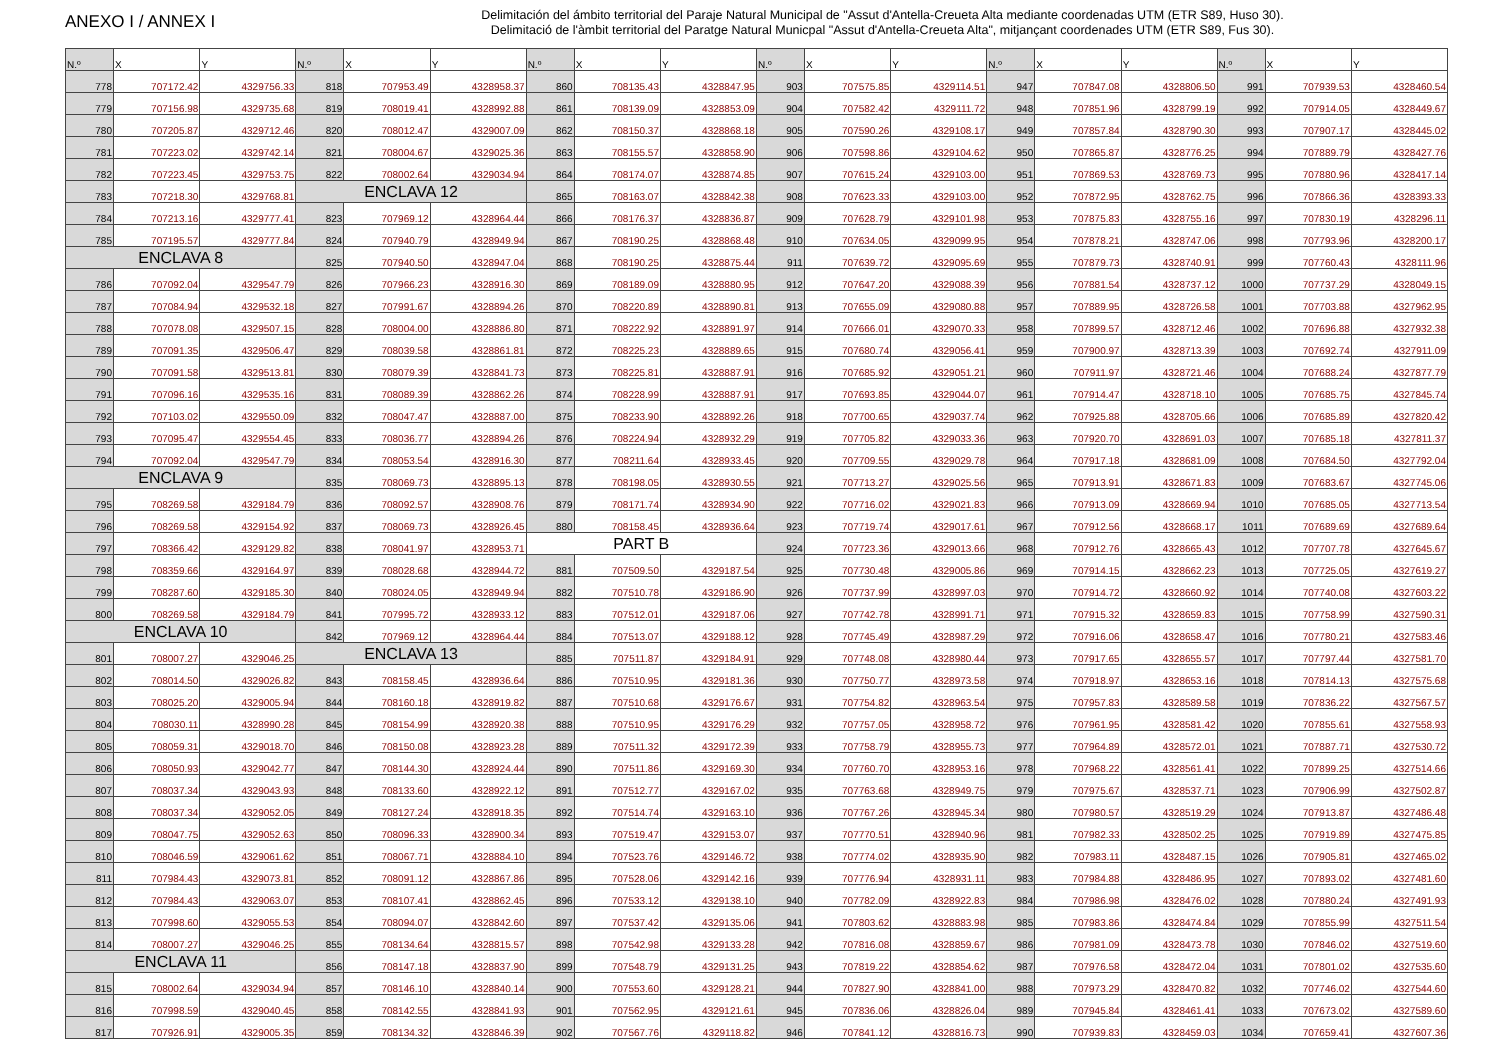ANEXO I / ANNEX I
Delimitación del ámbito territorial del Paraje Natural Municipal de "Assut d'Antella-Creueta Alta mediante coordenadas UTM (ETR S89, Huso 30).
Delimitació de l'àmbit territorial del Paratge Natural Municpal "Assut d'Antella-Creueta Alta", mitjançant coordenades UTM (ETR S89, Fus 30).
| N.º | X | Y | N.º | X | Y | N.º | X | Y | N.º | X | Y | N.º | X | Y | N.º | X | Y |
| --- | --- | --- | --- | --- | --- | --- | --- | --- | --- | --- | --- | --- | --- | --- | --- | --- | --- |
| 778 | 707172.42 | 4329756.33 | 818 | 707953.49 | 4328958.37 | 860 | 708135.43 | 4328847.95 | 903 | 707575.85 | 4329114.51 | 947 | 707847.08 | 4328806.50 | 991 | 707939.53 | 4328460.54 |
| 779 | 707156.98 | 4329735.68 | 819 | 708019.41 | 4328992.88 | 861 | 708139.09 | 4328853.09 | 904 | 707582.42 | 4329111.72 | 948 | 707851.96 | 4328799.19 | 992 | 707914.05 | 4328449.67 |
| 780 | 707205.87 | 4329712.46 | 820 | 708012.47 | 4329007.09 | 862 | 708150.37 | 4328868.18 | 905 | 707590.26 | 4329108.17 | 949 | 707857.84 | 4328790.30 | 993 | 707907.17 | 4328445.02 |
| 781 | 707223.02 | 4329742.14 | 821 | 708004.67 | 4329025.36 | 863 | 708155.57 | 4328858.90 | 906 | 707598.86 | 4329104.62 | 950 | 707865.87 | 4328776.25 | 994 | 707889.79 | 4328427.76 |
| 782 | 707223.45 | 4329753.75 | 822 | 708002.64 | 4329034.94 | 864 | 708174.07 | 4328874.85 | 907 | 707615.24 | 4329103.00 | 951 | 707869.53 | 4328769.73 | 995 | 707880.96 | 4328417.14 |
| 783 | 707218.30 | 4329768.81 | ENCLAVA 12 | | | 865 | 708163.07 | 4328842.38 | 908 | 707623.33 | 4329103.00 | 952 | 707872.95 | 4328762.75 | 996 | 707866.36 | 4328393.33 |
| 784 | 707213.16 | 4329777.41 | 823 | 707969.12 | 4328964.44 | 866 | 708176.37 | 4328836.87 | 909 | 707628.79 | 4329101.98 | 953 | 707875.83 | 4328755.16 | 997 | 707830.19 | 4328296.11 |
| 785 | 707195.57 | 4329777.84 | 824 | 707940.79 | 4328949.94 | 867 | 708190.25 | 4328868.48 | 910 | 707634.05 | 4329099.95 | 954 | 707878.21 | 4328747.06 | 998 | 707793.96 | 4328200.17 |
| ENCLAVA 8 | | | 825 | 707940.50 | 4328947.04 | 868 | 708190.25 | 4328875.44 | 911 | 707639.72 | 4329095.69 | 955 | 707879.73 | 4328740.91 | 999 | 707760.43 | 4328111.96 |
| 786 | 707092.04 | 4329547.79 | 826 | 707966.23 | 4328916.30 | 869 | 708189.09 | 4328880.95 | 912 | 707647.20 | 4329088.39 | 956 | 707881.54 | 4328737.12 | 1000 | 707737.29 | 4328049.15 |
| 787 | 707084.94 | 4329532.18 | 827 | 707991.67 | 4328894.26 | 870 | 708220.89 | 4328890.81 | 913 | 707655.09 | 4329080.88 | 957 | 707889.95 | 4328726.58 | 1001 | 707703.88 | 4327962.95 |
| 788 | 707078.08 | 4329507.15 | 828 | 708004.00 | 4328886.80 | 871 | 708222.92 | 4328891.97 | 914 | 707666.01 | 4329070.33 | 958 | 707899.57 | 4328712.46 | 1002 | 707696.88 | 4327932.38 |
| 789 | 707091.35 | 4329506.47 | 829 | 708039.58 | 4328861.81 | 872 | 708225.23 | 4328889.65 | 915 | 707680.74 | 4329056.41 | 959 | 707900.97 | 4328713.39 | 1003 | 707692.74 | 4327911.09 |
| 790 | 707091.58 | 4329513.81 | 830 | 708079.39 | 4328841.73 | 873 | 708225.81 | 4328887.91 | 916 | 707685.92 | 4329051.21 | 960 | 707911.97 | 4328721.46 | 1004 | 707688.24 | 4327877.79 |
| 791 | 707096.16 | 4329535.16 | 831 | 708089.39 | 4328862.26 | 874 | 708228.99 | 4328887.91 | 917 | 707693.85 | 4329044.07 | 961 | 707914.47 | 4328718.10 | 1005 | 707685.75 | 4327845.74 |
| 792 | 707103.02 | 4329550.09 | 832 | 708047.47 | 4328887.00 | 875 | 708233.90 | 4328892.26 | 918 | 707700.65 | 4329037.74 | 962 | 707925.88 | 4328705.66 | 1006 | 707685.89 | 4327820.42 |
| 793 | 707095.47 | 4329554.45 | 833 | 708036.77 | 4328894.26 | 876 | 708224.94 | 4328932.29 | 919 | 707705.82 | 4329033.36 | 963 | 707920.70 | 4328691.03 | 1007 | 707685.18 | 4327811.37 |
| 794 | 707092.04 | 4329547.79 | 834 | 708053.54 | 4328916.30 | 877 | 708211.64 | 4328933.45 | 920 | 707709.55 | 4329029.78 | 964 | 707917.18 | 4328681.09 | 1008 | 707684.50 | 4327792.04 |
| ENCLAVA 9 | | | 835 | 708069.73 | 4328895.13 | 878 | 708198.05 | 4328930.55 | 921 | 707713.27 | 4329025.56 | 965 | 707913.91 | 4328671.83 | 1009 | 707683.67 | 4327745.06 |
| 795 | 708269.58 | 4329184.79 | 836 | 708092.57 | 4328908.76 | 879 | 708171.74 | 4328934.90 | 922 | 707716.02 | 4329021.83 | 966 | 707913.09 | 4328669.94 | 1010 | 707685.05 | 4327713.54 |
| 796 | 708269.58 | 4329154.92 | 837 | 708069.73 | 4328926.45 | 880 | 708158.45 | 4328936.64 | 923 | 707719.74 | 4329017.61 | 967 | 707912.56 | 4328668.17 | 1011 | 707689.69 | 4327689.64 |
| 797 | 708366.42 | 4329129.82 | 838 | 708041.97 | 4328953.71 | PART B | | | 924 | 707723.36 | 4329013.66 | 968 | 707912.76 | 4328665.43 | 1012 | 707707.78 | 4327645.67 |
| 798 | 708359.66 | 4329164.97 | 839 | 708028.68 | 4328944.72 | 881 | 707509.50 | 4329187.54 | 925 | 707730.48 | 4329005.86 | 969 | 707914.15 | 4328662.23 | 1013 | 707725.05 | 4327619.27 |
| 799 | 708287.60 | 4329185.30 | 840 | 708024.05 | 4328949.94 | 882 | 707510.78 | 4329186.90 | 926 | 707737.99 | 4328997.03 | 970 | 707914.72 | 4328660.92 | 1014 | 707740.08 | 4327603.22 |
| 800 | 708269.58 | 4329184.79 | 841 | 707995.72 | 4328933.12 | 883 | 707512.01 | 4329187.06 | 927 | 707742.78 | 4328991.71 | 971 | 707915.32 | 4328659.83 | 1015 | 707758.99 | 4327590.31 |
| ENCLAVA 10 | | | 842 | 707969.12 | 4328964.44 | 884 | 707513.07 | 4329188.12 | 928 | 707745.49 | 4328987.29 | 972 | 707916.06 | 4328658.47 | 1016 | 707780.21 | 4327583.46 |
| 801 | 708007.27 | 4329046.25 | ENCLAVA 13 | | | 885 | 707511.87 | 4329184.91 | 929 | 707748.08 | 4328980.44 | 973 | 707917.65 | 4328655.57 | 1017 | 707797.44 | 4327581.70 |
| 802 | 708014.50 | 4329026.82 | 843 | 708158.45 | 4328936.64 | 886 | 707510.95 | 4329181.36 | 930 | 707750.77 | 4328973.58 | 974 | 707918.97 | 4328653.16 | 1018 | 707814.13 | 4327575.68 |
| 803 | 708025.20 | 4329005.94 | 844 | 708160.18 | 4328919.82 | 887 | 707510.68 | 4329176.67 | 931 | 707754.82 | 4328963.54 | 975 | 707957.83 | 4328589.58 | 1019 | 707836.22 | 4327567.57 |
| 804 | 708030.11 | 4328990.28 | 845 | 708154.99 | 4328920.38 | 888 | 707510.95 | 4329176.29 | 932 | 707757.05 | 4328958.72 | 976 | 707961.95 | 4328581.42 | 1020 | 707855.61 | 4327558.93 |
| 805 | 708059.31 | 4329018.70 | 846 | 708150.08 | 4328923.28 | 889 | 707511.32 | 4329172.39 | 933 | 707758.79 | 4328955.73 | 977 | 707964.89 | 4328572.01 | 1021 | 707887.71 | 4327530.72 |
| 806 | 708050.93 | 4329042.77 | 847 | 708144.30 | 4328924.44 | 890 | 707511.86 | 4329169.30 | 934 | 707760.70 | 4328953.16 | 978 | 707968.22 | 4328561.41 | 1022 | 707899.25 | 4327514.66 |
| 807 | 708037.34 | 4329043.93 | 848 | 708133.60 | 4328922.12 | 891 | 707512.77 | 4329167.02 | 935 | 707763.68 | 4328949.75 | 979 | 707975.67 | 4328537.71 | 1023 | 707906.99 | 4327502.87 |
| 808 | 708037.34 | 4329052.05 | 849 | 708127.24 | 4328918.35 | 892 | 707514.74 | 4329163.10 | 936 | 707767.26 | 4328945.34 | 980 | 707980.57 | 4328519.29 | 1024 | 707913.87 | 4327486.48 |
| 809 | 708047.75 | 4329052.63 | 850 | 708096.33 | 4328900.34 | 893 | 707519.47 | 4329153.07 | 937 | 707770.51 | 4328940.96 | 981 | 707982.33 | 4328502.25 | 1025 | 707919.89 | 4327475.85 |
| 810 | 708046.59 | 4329061.62 | 851 | 708067.71 | 4328884.10 | 894 | 707523.76 | 4329146.72 | 938 | 707774.02 | 4328935.90 | 982 | 707983.11 | 4328487.15 | 1026 | 707905.81 | 4327465.02 |
| 811 | 707984.43 | 4329073.81 | 852 | 708091.12 | 4328867.86 | 895 | 707528.06 | 4329142.16 | 939 | 707776.94 | 4328931.11 | 983 | 707984.88 | 4328486.95 | 1027 | 707893.02 | 4327481.60 |
| 812 | 707984.43 | 4329063.07 | 853 | 708107.41 | 4328862.45 | 896 | 707533.12 | 4329138.10 | 940 | 707782.09 | 4328922.83 | 984 | 707986.98 | 4328476.02 | 1028 | 707880.24 | 4327491.93 |
| 813 | 707998.60 | 4329055.53 | 854 | 708094.07 | 4328842.60 | 897 | 707537.42 | 4329135.06 | 941 | 707803.62 | 4328883.98 | 985 | 707983.86 | 4328474.84 | 1029 | 707855.99 | 4327511.54 |
| 814 | 708007.27 | 4329046.25 | 855 | 708134.64 | 4328815.57 | 898 | 707542.98 | 4329133.28 | 942 | 707816.08 | 4328859.67 | 986 | 707981.09 | 4328473.78 | 1030 | 707846.02 | 4327519.60 |
| ENCLAVA 11 | | | 856 | 708147.18 | 4328837.90 | 899 | 707548.79 | 4329131.25 | 943 | 707819.22 | 4328854.62 | 987 | 707976.58 | 4328472.04 | 1031 | 707801.02 | 4327535.60 |
| 815 | 708002.64 | 4329034.94 | 857 | 708146.10 | 4328840.14 | 900 | 707553.60 | 4329128.21 | 944 | 707827.90 | 4328841.00 | 988 | 707973.29 | 4328470.82 | 1032 | 707746.02 | 4327544.60 |
| 816 | 707998.59 | 4329040.45 | 858 | 708142.55 | 4328841.93 | 901 | 707562.95 | 4329121.61 | 945 | 707836.06 | 4328826.04 | 989 | 707945.84 | 4328461.41 | 1033 | 707673.02 | 4327589.60 |
| 817 | 707926.91 | 4329005.35 | 859 | 708134.32 | 4328846.39 | 902 | 707567.76 | 4329118.82 | 946 | 707841.12 | 4328816.73 | 990 | 707939.83 | 4328459.03 | 1034 | 707659.41 | 4327607.36 |